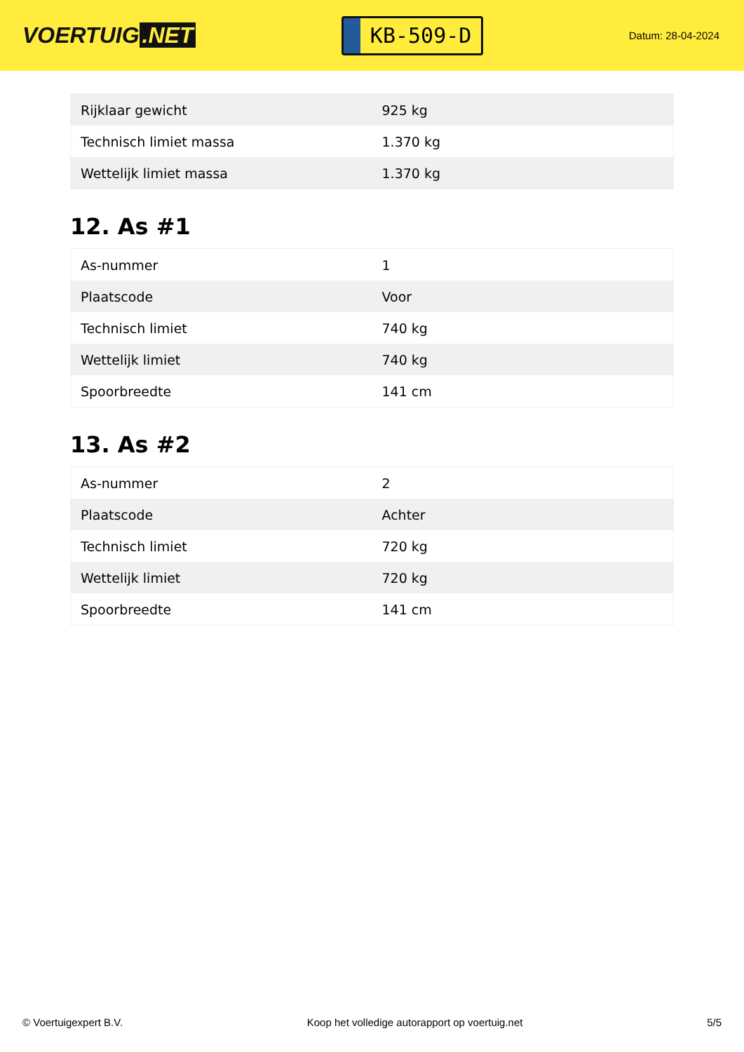VOERTUIG.NET
KB-509-D
Datum: 28-04-2024
| Rijklaar gewicht | 925 kg |
| Technisch limiet massa | 1.370 kg |
| Wettelijk limiet massa | 1.370 kg |
12. As #1
| As-nummer | 1 |
| Plaatscode | Voor |
| Technisch limiet | 740 kg |
| Wettelijk limiet | 740 kg |
| Spoorbreedte | 141 cm |
13. As #2
| As-nummer | 2 |
| Plaatscode | Achter |
| Technisch limiet | 720 kg |
| Wettelijk limiet | 720 kg |
| Spoorbreedte | 141 cm |
© Voertuigexpert B.V. Koop het volledige autorapport op voertuig.net 5/5